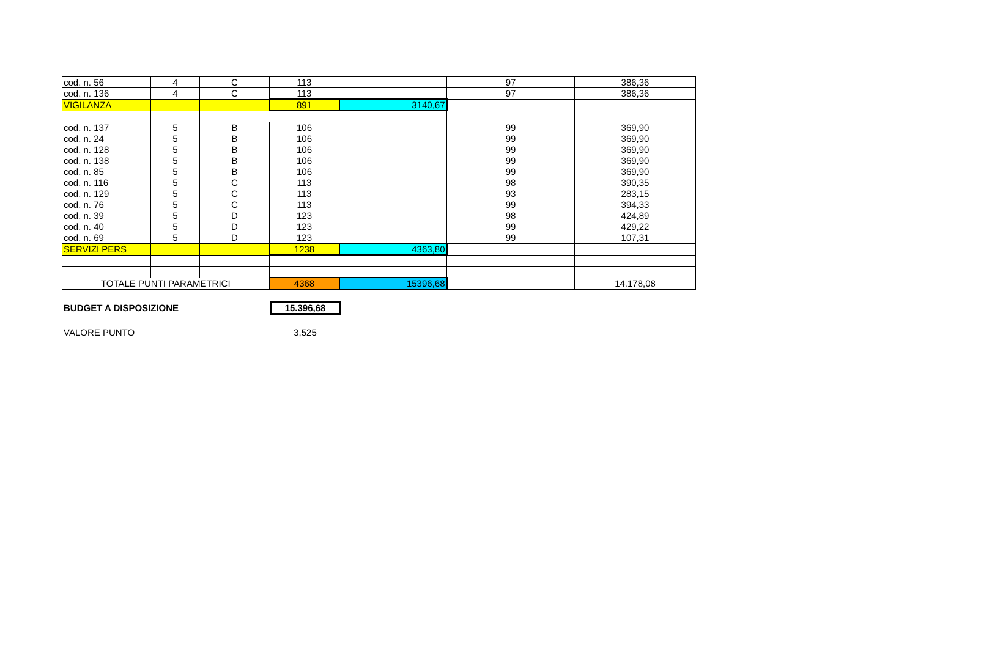| cod. n. 56 | 4 | C | 113 | | 97 | 386,36 |
| cod. n. 136 | 4 | C | 113 | | 97 | 386,36 |
| VIGILANZA | | | 891 | 3140,67 | | |
| cod. n. 137 | 5 | B | 106 | | 99 | 369,90 |
| cod. n. 24 | 5 | B | 106 | | 99 | 369,90 |
| cod. n. 128 | 5 | B | 106 | | 99 | 369,90 |
| cod. n. 138 | 5 | B | 106 | | 99 | 369,90 |
| cod. n. 85 | 5 | B | 106 | | 99 | 369,90 |
| cod. n. 116 | 5 | C | 113 | | 98 | 390,35 |
| cod. n. 129 | 5 | C | 113 | | 93 | 283,15 |
| cod. n. 76 | 5 | C | 113 | | 99 | 394,33 |
| cod. n. 39 | 5 | D | 123 | | 98 | 424,89 |
| cod. n. 40 | 5 | D | 123 | | 99 | 429,22 |
| cod. n. 69 | 5 | D | 123 | | 99 | 107,31 |
| SERVIZI PERS | | | 1238 | 4363,80 | | |
| TOTALE PUNTI PARAMETRICI | | | 4368 | 15396,68 | | 14.178,08 |
BUDGET A DISPOSIZIONE 15.396,68
VALORE PUNTO 3,525